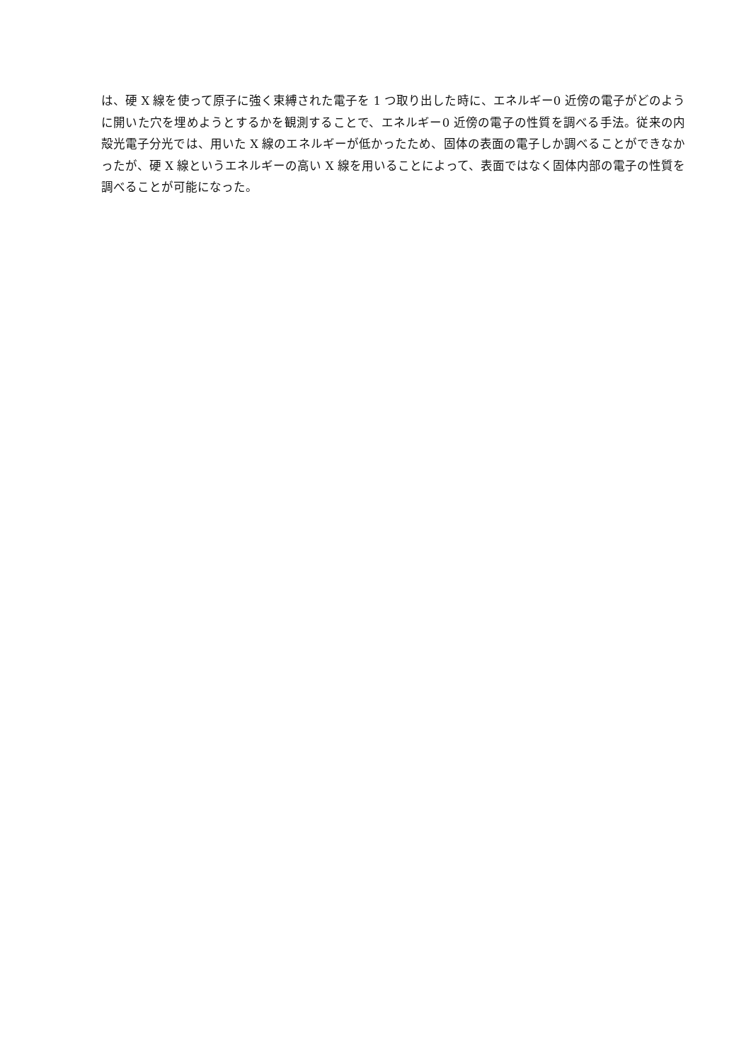は、硬 X 線を使って原子に強く束縛された電子を 1 つ取り出した時に、エネルギー0 近傍の電子がどのように開いた穴を埋めようとするかを観測することで、エネルギー0 近傍の電子の性質を調べる手法。従来の内殻光電子分光では、用いた X 線のエネルギーが低かったため、固体の表面の電子しか調べることができなかったが、硬 X 線というエネルギーの高い X 線を用いることによって、表面ではなく固体内部の電子の性質を調べることが可能になった。